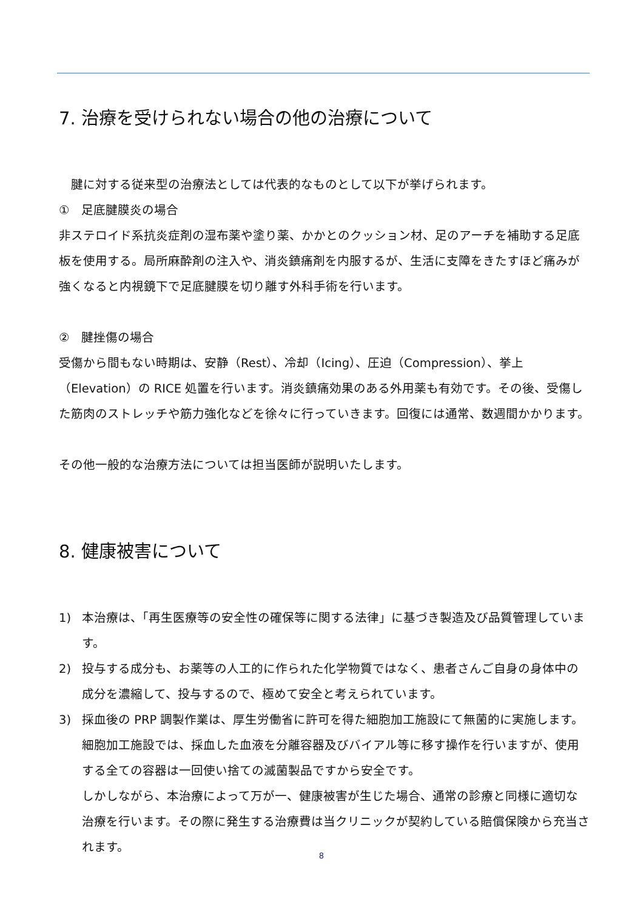7. 治療を受けられない場合の他の治療について
　腱に対する従来型の治療法としては代表的なものとして以下が挙げられます。
①　足底腱膜炎の場合
非ステロイド系抗炎症剤の湿布薬や塗り薬、かかとのクッション材、足のアーチを補助する足底板を使用する。局所麻酔剤の注入や、消炎鎮痛剤を内服するが、生活に支障をきたすほど痛みが強くなると内視鏡下で足底腱膜を切り離す外科手術を行います。
②　腱挫傷の場合
受傷から間もない時期は、安静（Rest）、冷却（Icing）、圧迫（Compression）、挙上（Elevation）の RICE 処置を行います。消炎鎮痛効果のある外用薬も有効です。その後、受傷した筋肉のストレッチや筋力強化などを徐々に行っていきます。回復には通常、数週間かかります。
その他一般的な治療方法については担当医師が説明いたします。
8. 健康被害について
1) 本治療は、「再生医療等の安全性の確保等に関する法律」に基づき製造及び品質管理しています。
2) 投与する成分も、お薬等の人工的に作られた化学物質ではなく、患者さんご自身の身体中の成分を濃縮して、投与するので、極めて安全と考えられています。
3) 採血後の PRP 調製作業は、厚生労働省に許可を得た細胞加工施設にて無菌的に実施します。細胞加工施設では、採血した血液を分離容器及びバイアル等に移す操作を行いますが、使用する全ての容器は一回使い捨ての滅菌製品ですから安全です。
しかしながら、本治療によって万が一、健康被害が生じた場合、通常の診療と同様に適切な治療を行います。その際に発生する治療費は当クリニックが契約している賠償保険から充当されます。
8